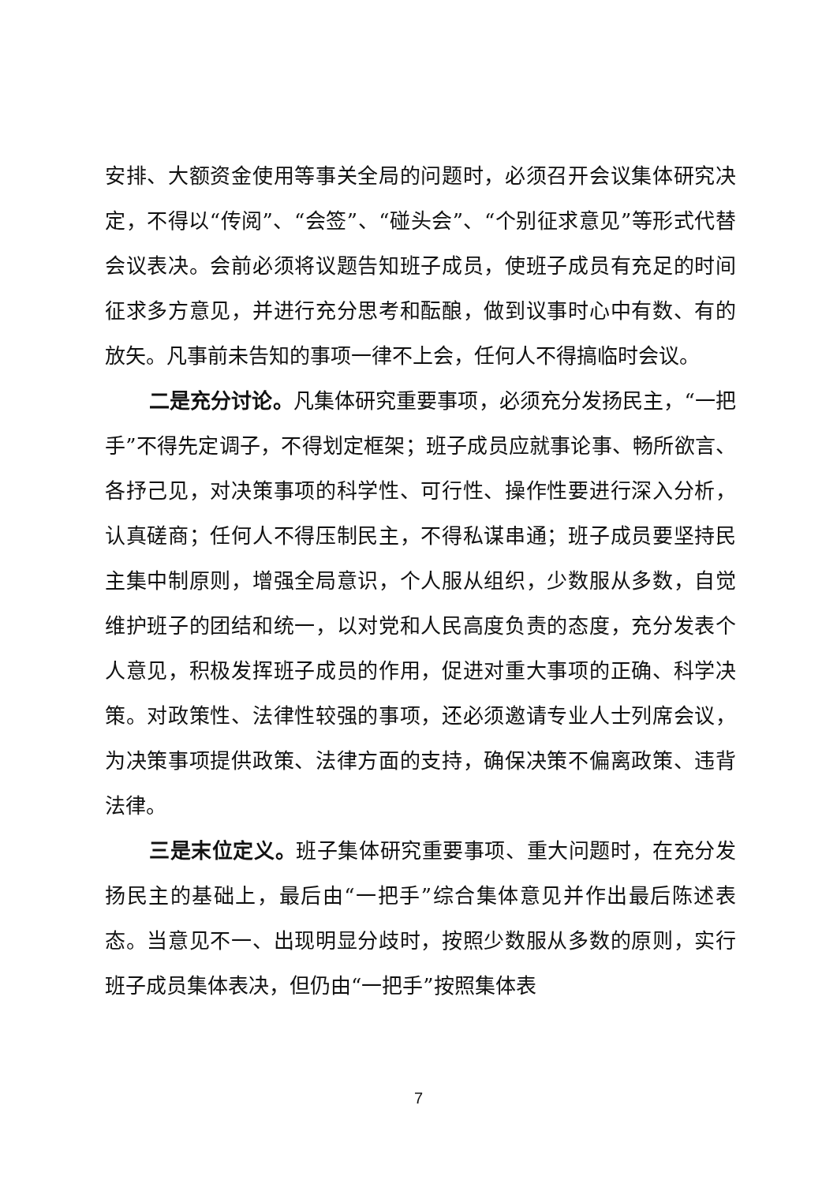安排、大额资金使用等事关全局的问题时，必须召开会议集体研究决定，不得以“传阅”、“会签”、“碰头会”、“个别征求意见”等形式代替会议表决。会前必须将议题告知班子成员，使班子成员有充足的时间征求多方意见，并进行充分思考和酝酿，做到议事时心中有数、有的放矢。凡事前未告知的事项一律不上会，任何人不得搞临时会议。
二是充分讨论。凡集体研究重要事项，必须充分发扬民主，“一把手”不得先定调子，不得划定框架；班子成员应就事论事、畅所欲言、各抒己见，对决策事项的科学性、可行性、操作性要进行深入分析，认真磋商；任何人不得压制民主，不得私谋串通；班子成员要坚持民主集中制原则，增强全局意识，个人服从组织，少数服从多数，自觉维护班子的团结和统一，以对党和人民高度负责的态度，充分发表个人意见，积极发挥班子成员的作用，促进对重大事项的正确、科学决策。对政策性、法律性较强的事项，还必须邀请专业人士列席会议，为决策事项提供政策、法律方面的支持，确保决策不偏离政策、违背法律。
三是末位定义。班子集体研究重要事项、重大问题时，在充分发扬民主的基础上，最后由“一把手”综合集体意见并作出最后陈述表态。当意见不一、出现明显分歧时，按照少数服从多数的原则，实行班子成员集体表决，但仍由“一把手”按照集体表
7